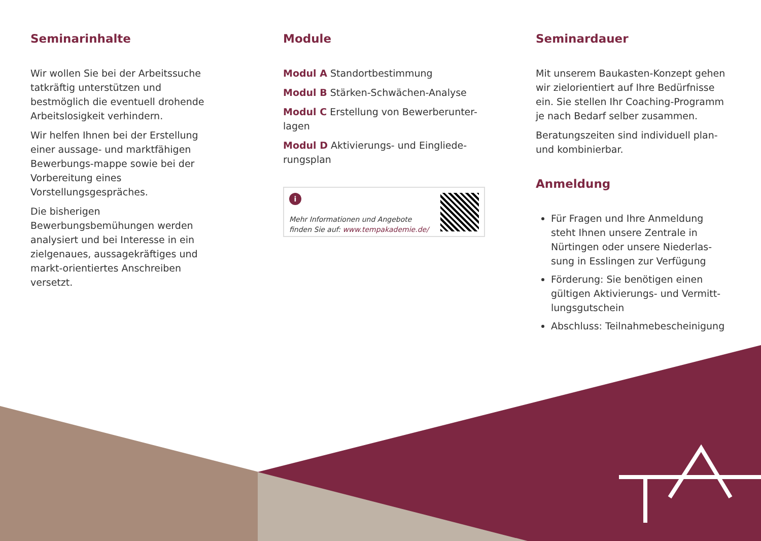Seminarinhalte
Wir wollen Sie bei der Arbeitssuche tatkräftig unterstützen und bestmöglich die eventuell drohende Arbeitslosigkeit verhindern.
Wir helfen Ihnen bei der Erstellung einer aussage- und marktfähigen Bewerbungs-mappe sowie bei der Vorbereitung eines Vorstellungsgespräches.
Die bisherigen Bewerbungsbemühungen werden analysiert und bei Interesse in ein zielgenaues, aussagekräftiges und markt-orientiertes Anschreiben versetzt.
Module
Modul A Standortbestimmung
Modul B Stärken-Schwächen-Analyse
Modul C Erstellung von Bewerberunter-lagen
Modul D Aktivierungs- und Eingliede-rungsplan
i
Mehr Informationen und Angebote
finden Sie auf: www.tempakademie.de/
Seminardauer
Mit unserem Baukasten-Konzept gehen wir zielorientiert auf Ihre Bedürfnisse ein. Sie stellen Ihr Coaching-Programm je nach Bedarf selber zusammen.
Beratungszeiten sind individuell plan-und kombinierbar.
Anmeldung
Für Fragen und Ihre Anmeldung steht Ihnen unsere Zentrale in Nürtingen oder unsere Niederlas-sung in Esslingen zur Verfügung
Förderung: Sie benötigen einen gültigen Aktivierungs- und Vermitt-lungsgutschein
Abschluss: Teilnahmebescheinigung